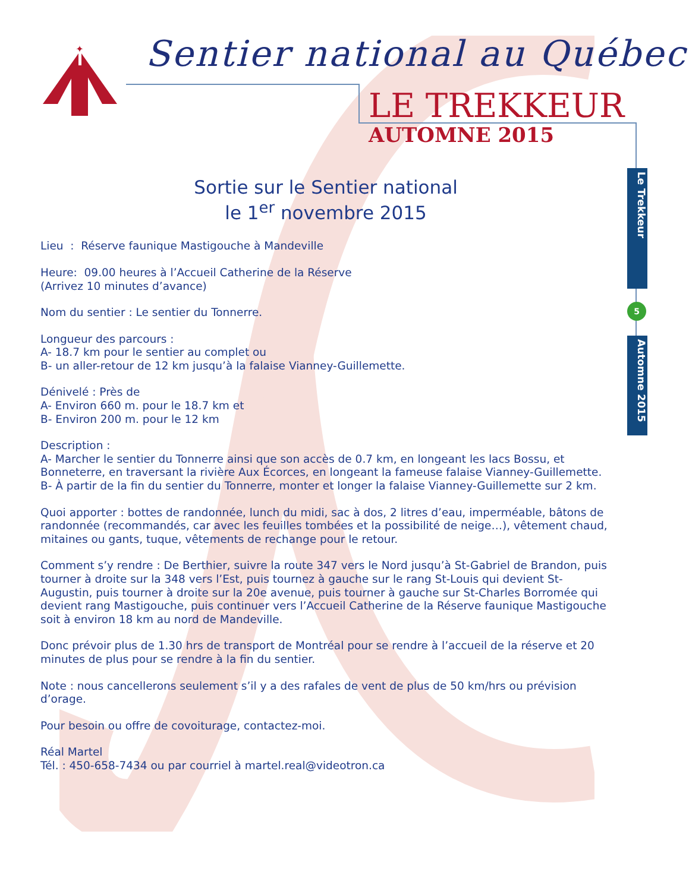✦
Sentier national au Québec
LE TREKKEUR
AUTOMNE 2015
Le Trekkeur
5
Automne 2015
Sortie sur le Sentier national
le 1<sup>er</sup> novembre 2015
Lieu : Réserve faunique Mastigouche à Mandeville
Heure: 09.00 heures à l’Accueil Catherine de la Réserve
(Arrivez 10 minutes d’avance)
Nom du sentier : Le sentier du Tonnerre.
Longueur des parcours :
A- 18.7 km pour le sentier au complet ou
B- un aller-retour de 12 km jusqu’à la falaise Vianney-Guillemette.
Dénivelé : Près de
A- Environ 660 m. pour le 18.7 km et
B- Environ 200 m. pour le 12 km
Description :
A- Marcher le sentier du Tonnerre ainsi que son accès de 0.7 km, en longeant les lacs Bossu, et Bonneterre, en traversant la rivière Aux Écorces, en longeant la fameuse falaise Vianney-Guillemette.
B- À partir de la fin du sentier du Tonnerre, monter et longer la falaise Vianney-Guillemette sur 2 km.
Quoi apporter : bottes de randonnée, lunch du midi, sac à dos, 2 litres d’eau, imperméable, bâtons de randonnée (recommandés, car avec les feuilles tombées et la possibilité de neige…), vêtement chaud, mitaines ou gants, tuque, vêtements de rechange pour le retour.
Comment s’y rendre : De Berthier, suivre la route 347 vers le Nord jusqu’à St-Gabriel de Brandon, puis tourner à droite sur la 348 vers l’Est, puis tournez à gauche sur le rang St-Louis qui devient St-Augustin, puis tourner à droite sur la 20e avenue, puis tourner à gauche sur St-Charles Borromée qui devient rang Mastigouche, puis continuer vers l’Accueil Catherine de la Réserve faunique Mastigouche soit à environ 18 km au nord de Mandeville.
Donc prévoir plus de 1.30 hrs de transport de Montréal pour se rendre à l’accueil de la réserve et 20 minutes de plus pour se rendre à la fin du sentier.
Note : nous cancellerons seulement s’il y a des rafales de vent de plus de 50 km/hrs ou prévision d’orage.
Pour besoin ou offre de covoiturage, contactez-moi.
Réal Martel
Tél. : 450-658-7434 ou par courriel à martel.real@videotron.ca